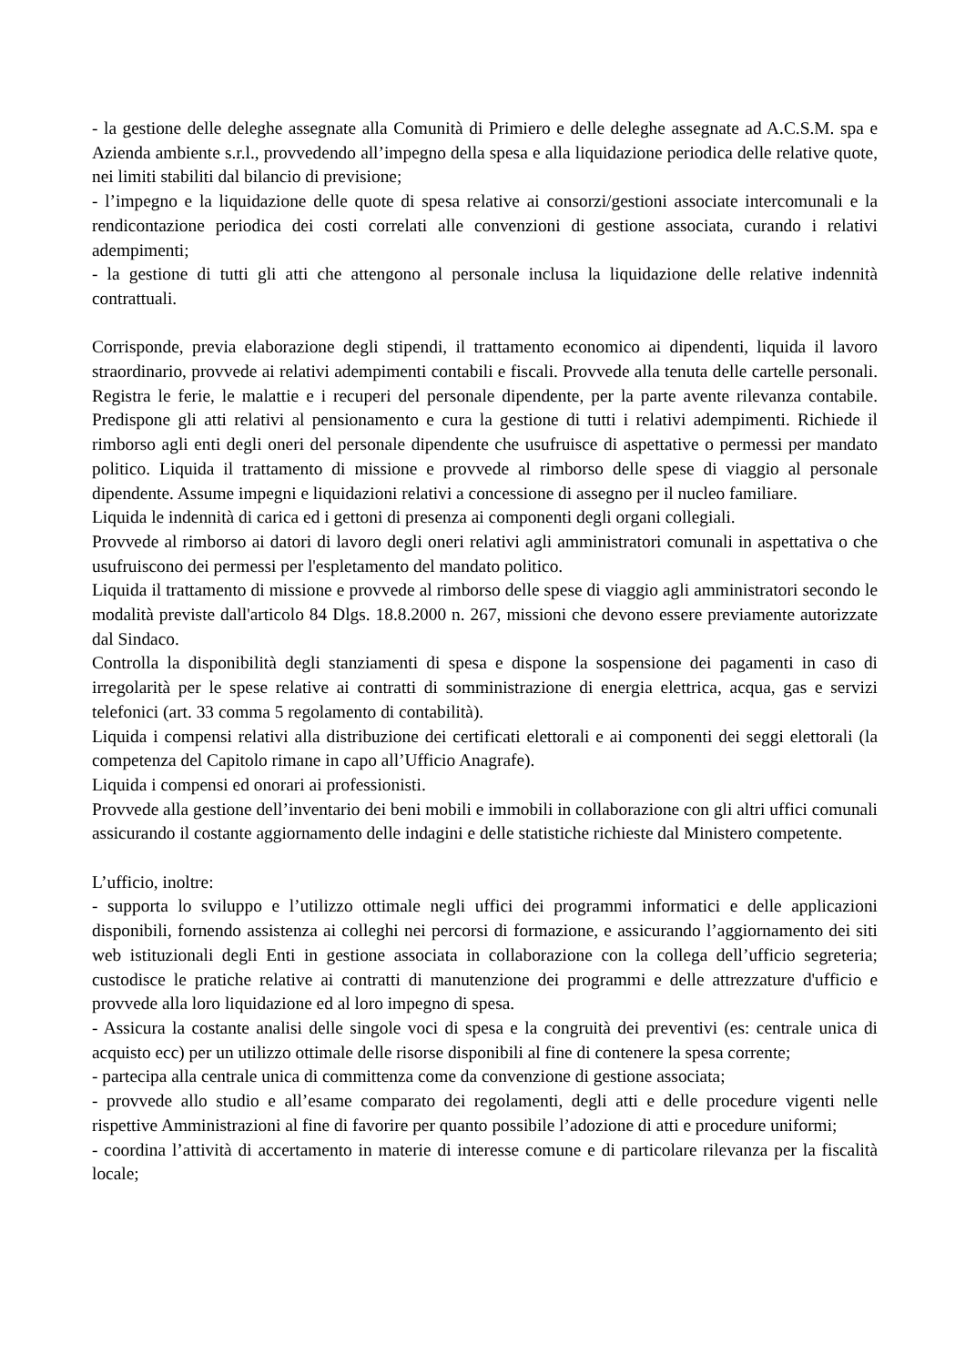- la gestione delle deleghe assegnate alla Comunità di Primiero e delle deleghe assegnate ad A.C.S.M. spa e Azienda ambiente s.r.l., provvedendo all’impegno della spesa e alla liquidazione periodica delle relative quote, nei limiti stabiliti dal bilancio di previsione;
- l’impegno e la liquidazione delle quote di spesa relative ai consorzi/gestioni associate intercomunali e la rendicontazione periodica dei costi correlati alle convenzioni di gestione associata, curando i relativi adempimenti;
- la gestione di tutti gli atti che attengono al personale inclusa la liquidazione delle relative indennità contrattuali.
Corrisponde, previa elaborazione degli stipendi, il trattamento economico ai dipendenti, liquida il lavoro straordinario, provvede ai relativi adempimenti contabili e fiscali. Provvede alla tenuta delle cartelle personali. Registra le ferie, le malattie e i recuperi del personale dipendente, per la parte avente rilevanza contabile. Predispone gli atti relativi al pensionamento e cura la gestione di tutti i relativi adempimenti. Richiede il rimborso agli enti degli oneri del personale dipendente che usufruisce di aspettative o permessi per mandato politico. Liquida il trattamento di missione e provvede al rimborso delle spese di viaggio al personale dipendente. Assume impegni e liquidazioni relativi a concessione di assegno per il nucleo familiare.
Liquida le indennità di carica ed i gettoni di presenza ai componenti degli organi collegiali.
Provvede al rimborso ai datori di lavoro degli oneri relativi agli amministratori comunali in aspettativa o che usufruiscono dei permessi per l'espletamento del mandato politico.
Liquida il trattamento di missione e provvede al rimborso delle spese di viaggio agli amministratori secondo le modalità previste dall'articolo 84 Dlgs. 18.8.2000 n. 267, missioni che devono essere previamente autorizzate dal Sindaco.
Controlla la disponibilità degli stanziamenti di spesa e dispone la sospensione dei pagamenti in caso di irregolarità per le spese relative ai contratti di somministrazione di energia elettrica, acqua, gas e servizi telefonici (art. 33 comma 5 regolamento di contabilità).
Liquida i compensi relativi alla distribuzione dei certificati elettorali e ai componenti dei seggi elettorali (la competenza del Capitolo rimane in capo all’Ufficio Anagrafe).
Liquida i compensi ed onorari ai professionisti.
Provvede alla gestione dell’inventario dei beni mobili e immobili in collaborazione con gli altri uffici comunali assicurando il costante aggiornamento delle indagini e delle statistiche richieste dal Ministero competente.
L’ufficio, inoltre:
- supporta lo sviluppo e l’utilizzo ottimale negli uffici dei programmi informatici e delle applicazioni disponibili, fornendo assistenza ai colleghi nei percorsi di formazione, e assicurando l’aggiornamento dei siti web istituzionali degli Enti in gestione associata in collaborazione con la collega dell’ufficio segreteria; custodisce le pratiche relative ai contratti di manutenzione dei programmi e delle attrezzature d'ufficio e provvede alla loro liquidazione ed al loro impegno di spesa.
- Assicura la costante analisi delle singole voci di spesa e la congruità dei preventivi (es: centrale unica di acquisto ecc) per un utilizzo ottimale delle risorse disponibili al fine di contenere la spesa corrente;
- partecipa alla centrale unica di committenza come da convenzione di gestione associata;
- provvede allo studio e all’esame comparato dei regolamenti, degli atti e delle procedure vigenti nelle rispettive Amministrazioni al fine di favorire per quanto possibile l’adozione di atti e procedure uniformi;
- coordina l’attività di accertamento in materie di interesse comune e di particolare rilevanza per la fiscalità locale;